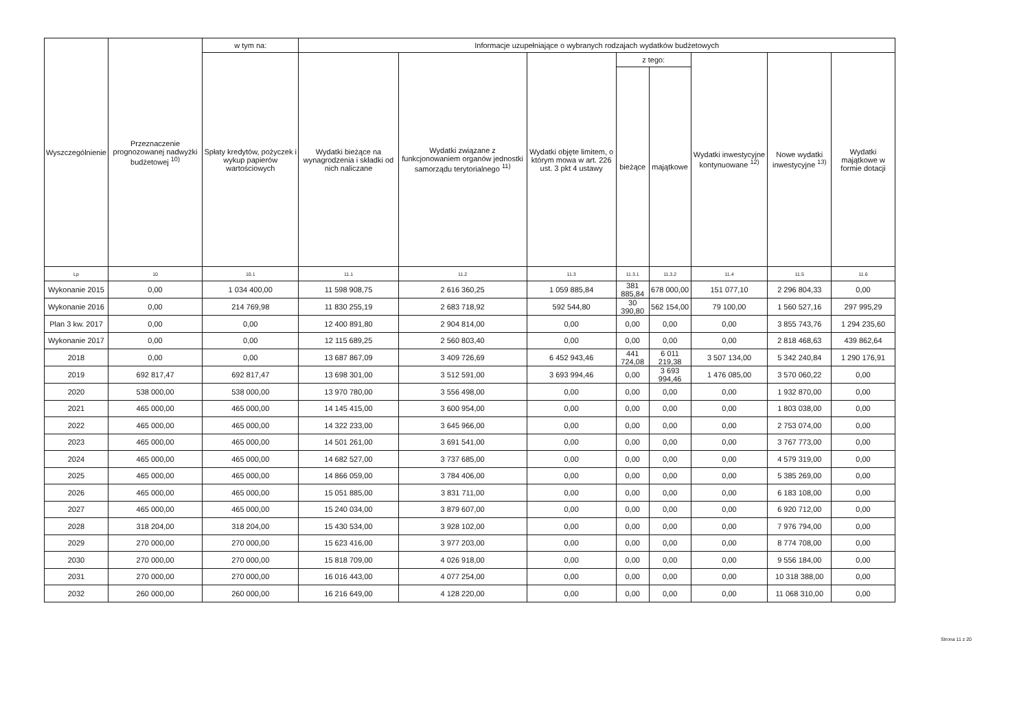| Wyszczególnienie | Przeznaczenie prognozowanej nadwyżki budżetowej <sup>10)</sup> | w tym na: | Informacje uzupełniające o wybranych rodzajach wydatków budżetowych | | | | | | | |
| --- | --- | --- | --- | --- | --- | --- | --- | --- | --- | --- |
| | | Spłaty kredytów, pożyczek i wykup papierów wartościowych | Wydatki bieżące na wynagrodzenia i składki od nich naliczane | Wydatki związane z funkcjonowaniem organów jednostki samorządu terytorialnego <sup>11)</sup> | Wydatki objęte limitem, o którym mowa w art. 226 ust. 3 pkt 4 ustawy | z tego: | | Wydatki inwestycyjne kontynuowane <sup>12)</sup> | Nowe wydatki inwestycyjne <sup>13)</sup> | Wydatki majątkowe w formie dotacji |
| | | | | | | bieżące | majątkowe | | | |
| Lp | 10 | 10.1 | 11.1 | 11.2 | 11.3 | 11.3.1 | 11.3.2 | 11.4 | 11.5 | 11.6 |
| Wykonanie 2015 | 0,00 | 1 034 400,00 | 11 598 908,75 | 2 616 360,25 | 1 059 885,84 | 381 885,84 | 678 000,00 | 151 077,10 | 2 296 804,33 | 0,00 |
| Wykonanie 2016 | 0,00 | 214 769,98 | 11 830 255,19 | 2 683 718,92 | 592 544,80 | 30 390,80 | 562 154,00 | 79 100,00 | 1 560 527,16 | 297 995,29 |
| Plan 3 kw. 2017 | 0,00 | 0,00 | 12 400 891,80 | 2 904 814,00 | 0,00 | 0,00 | 0,00 | 0,00 | 3 855 743,76 | 1 294 235,60 |
| Wykonanie 2017 | 0,00 | 0,00 | 12 115 689,25 | 2 560 803,40 | 0,00 | 0,00 | 0,00 | 0,00 | 2 818 468,63 | 439 862,64 |
| 2018 | 0,00 | 0,00 | 13 687 867,09 | 3 409 726,69 | 6 452 943,46 | 441 724,08 | 6 011 219,38 | 3 507 134,00 | 5 342 240,84 | 1 290 176,91 |
| 2019 | 692 817,47 | 692 817,47 | 13 698 301,00 | 3 512 591,00 | 3 693 994,46 | 0,00 | 3 693 994,46 | 1 476 085,00 | 3 570 060,22 | 0,00 |
| 2020 | 538 000,00 | 538 000,00 | 13 970 780,00 | 3 556 498,00 | 0,00 | 0,00 | 0,00 | 0,00 | 1 932 870,00 | 0,00 |
| 2021 | 465 000,00 | 465 000,00 | 14 145 415,00 | 3 600 954,00 | 0,00 | 0,00 | 0,00 | 0,00 | 1 803 038,00 | 0,00 |
| 2022 | 465 000,00 | 465 000,00 | 14 322 233,00 | 3 645 966,00 | 0,00 | 0,00 | 0,00 | 0,00 | 2 753 074,00 | 0,00 |
| 2023 | 465 000,00 | 465 000,00 | 14 501 261,00 | 3 691 541,00 | 0,00 | 0,00 | 0,00 | 0,00 | 3 767 773,00 | 0,00 |
| 2024 | 465 000,00 | 465 000,00 | 14 682 527,00 | 3 737 685,00 | 0,00 | 0,00 | 0,00 | 0,00 | 4 579 319,00 | 0,00 |
| 2025 | 465 000,00 | 465 000,00 | 14 866 059,00 | 3 784 406,00 | 0,00 | 0,00 | 0,00 | 0,00 | 5 385 269,00 | 0,00 |
| 2026 | 465 000,00 | 465 000,00 | 15 051 885,00 | 3 831 711,00 | 0,00 | 0,00 | 0,00 | 0,00 | 6 183 108,00 | 0,00 |
| 2027 | 465 000,00 | 465 000,00 | 15 240 034,00 | 3 879 607,00 | 0,00 | 0,00 | 0,00 | 0,00 | 6 920 712,00 | 0,00 |
| 2028 | 318 204,00 | 318 204,00 | 15 430 534,00 | 3 928 102,00 | 0,00 | 0,00 | 0,00 | 0,00 | 7 976 794,00 | 0,00 |
| 2029 | 270 000,00 | 270 000,00 | 15 623 416,00 | 3 977 203,00 | 0,00 | 0,00 | 0,00 | 0,00 | 8 774 708,00 | 0,00 |
| 2030 | 270 000,00 | 270 000,00 | 15 818 709,00 | 4 026 918,00 | 0,00 | 0,00 | 0,00 | 0,00 | 9 556 184,00 | 0,00 |
| 2031 | 270 000,00 | 270 000,00 | 16 016 443,00 | 4 077 254,00 | 0,00 | 0,00 | 0,00 | 0,00 | 10 318 388,00 | 0,00 |
| 2032 | 260 000,00 | 260 000,00 | 16 216 649,00 | 4 128 220,00 | 0,00 | 0,00 | 0,00 | 0,00 | 11 068 310,00 | 0,00 |
Strona 11 z 20